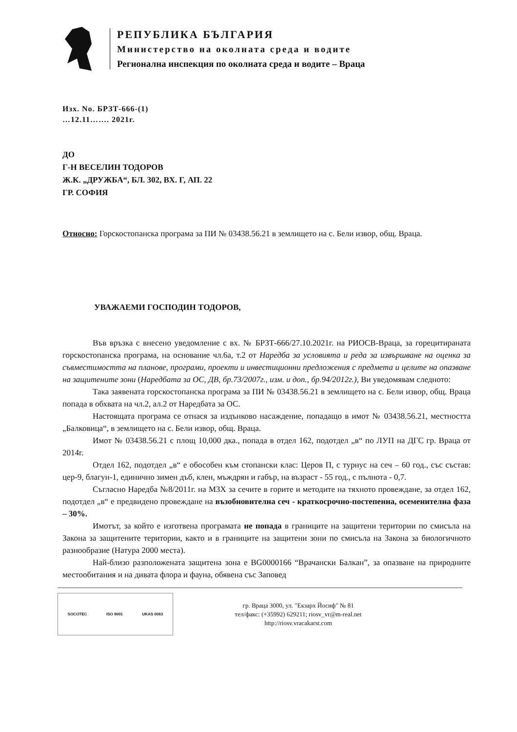РЕПУБЛИКА БЪЛГАРИЯ
Министерство на околната среда и водите
Регионална инспекция по околната среда и водите – Враца
Изх. No. БРЗТ-666-(1)
…12.11……. 2021г.
ДО
Г-Н ВЕСЕЛИН ТОДОРОВ
Ж.К. „ДРУЖБА“, БЛ. 302, ВХ. Г, АП. 22
ГР. СОФИЯ
Относно: Горскостопанска програма за ПИ № 03438.56.21 в землището на с. Бели извор, общ. Враца.
УВАЖАЕМИ ГОСПОДИН ТОДОРОВ,
Във връзка с внесено уведомление с вх. № БРЗТ-666/27.10.2021г. на РИОСВ-Враца, за горецитираната горскостопанска програма, на основание чл.6а, т.2 от Наредба за условията и реда за извършване на оценка за съвместимостта на планове, програми, проекти и инвестиционни предложения с предмета и целите на опазване на защитените зони (Наредбата за ОС, ДВ, бр.73/2007г., изм. и доп., бр.94/2012г.), Ви уведомявам следното:
Така заявената горскостопанска програма за ПИ № 03438.56.21 в землището на с. Бели извор, общ. Враца попада в обхвата на чл.2, ал.2 от Наредбата за ОС.
Настоящата програма се отнася за издънково насаждение, попадащо в имот № 03438.56.21, местността „Балковица“, в землището на с. Бели извор, общ. Враца.
Имот № 03438.56.21 с площ 10,000 дка., попада в отдел 162, подотдел „в“ по ЛУП на ДГС гр. Враца от 2014г.
Отдел 162, подотдел „в“ е обособен към стопански клас: Церов П, с турнус на сеч – 60 год., със състав: цер-9, благун-1, единично зимен дъб, клен, мъждрян и габър, на възраст - 55 год., с пълнота - 0,7.
Съгласно Наредба №8/2011г. на МЗХ за сечите в горите и методите на тяхното провеждане, за отдел 162, подотдел „в“ е предвидено провеждане на възобновителна сеч - краткосрочно-постепенна, осеменителна фаза – 30%.
Имотът, за който е изготвена програмата не попада в границите на защитени територии по смисъла на Закона за защитените територии, както и в границите на защитени зони по смисъла на Закона за биологичното разнообразие (Натура 2000 места).
Най-близо разположената защитена зона е BG0000166 “Врачански Балкан”, за опазване на природните местообитания и на дивата флора и фауна, обявена със Заповед
SOCOTEC ISO 9001 UKAS 0063
гр. Враца 3000, ул. "Екзарх Йосиф" № 81
тел/факс: (+35992) 629211; riosv_vr@m-real.net
http://riosv.vracakarst.com